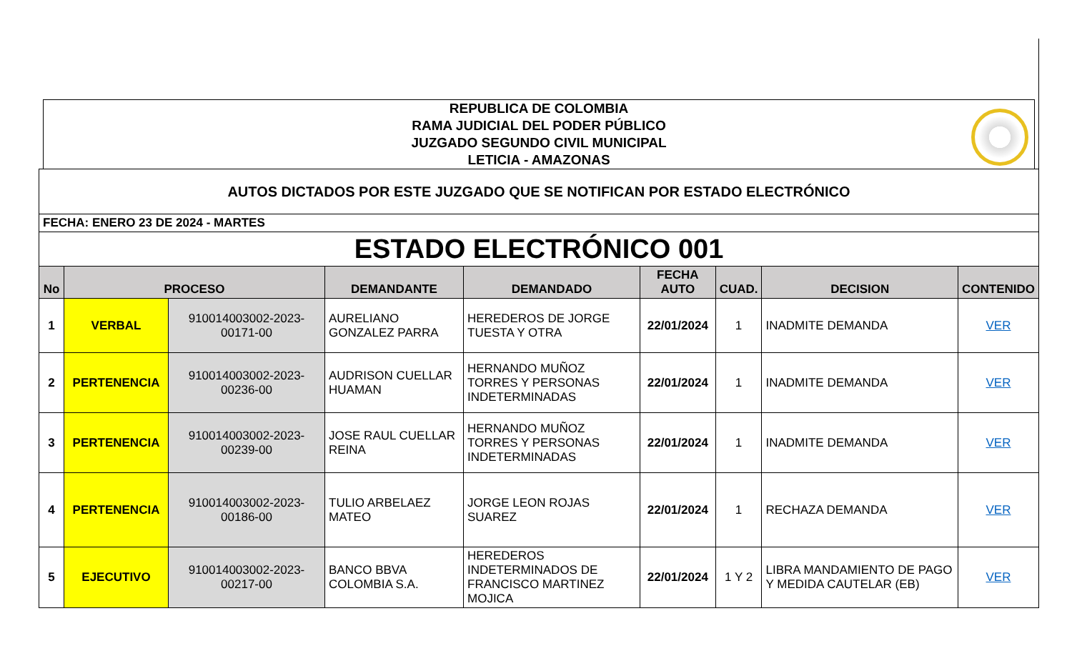REPUBLICA DE COLOMBIA
RAMA JUDICIAL DEL PODER PÚBLICO
JUZGADO SEGUNDO CIVIL MUNICIPAL
LETICIA - AMAZONAS
| AUTOS DICTADOS POR ESTE JUZGADO QUE SE NOTIFICAN POR ESTADO ELECTRÓNICO | | | | | | | | |
| FECHA: ENERO 23 DE 2024 - MARTES | | | | | | | | |
| ESTADO ELECTRÓNICO 001 | | | | | | | | |
| No | PROCESO | | DEMANDANTE | DEMANDADO | FECHA AUTO | CUAD. | DECISION | CONTENIDO |
| 1 | VERBAL | 910014003002-2023-00171-00 | AURELIANO GONZALEZ PARRA | HEREDEROS DE JORGE TUESTA Y OTRA | 22/01/2024 | 1 | INADMITE DEMANDA | VER |
| 2 | PERTENENCIA | 910014003002-2023-00236-00 | AUDRISON CUELLAR HUAMAN | HERNANDO MUÑOZ TORRES Y PERSONAS INDETERMINADAS | 22/01/2024 | 1 | INADMITE DEMANDA | VER |
| 3 | PERTENENCIA | 910014003002-2023-00239-00 | JOSE RAUL CUELLAR REINA | HERNANDO MUÑOZ TORRES Y PERSONAS INDETERMINADAS | 22/01/2024 | 1 | INADMITE DEMANDA | VER |
| 4 | PERTENENCIA | 910014003002-2023-00186-00 | TULIO ARBELAEZ MATEO | JORGE LEON ROJAS SUAREZ | 22/01/2024 | 1 | RECHAZA DEMANDA | VER |
| 5 | EJECUTIVO | 910014003002-2023-00217-00 | BANCO BBVA COLOMBIA S.A. | HEREDEROS INDETERMINADOS DE FRANCISCO MARTINEZ MOJICA | 22/01/2024 | 1 Y 2 | LIBRA MANDAMIENTO DE PAGO Y MEDIDA CAUTELAR (EB) | VER |